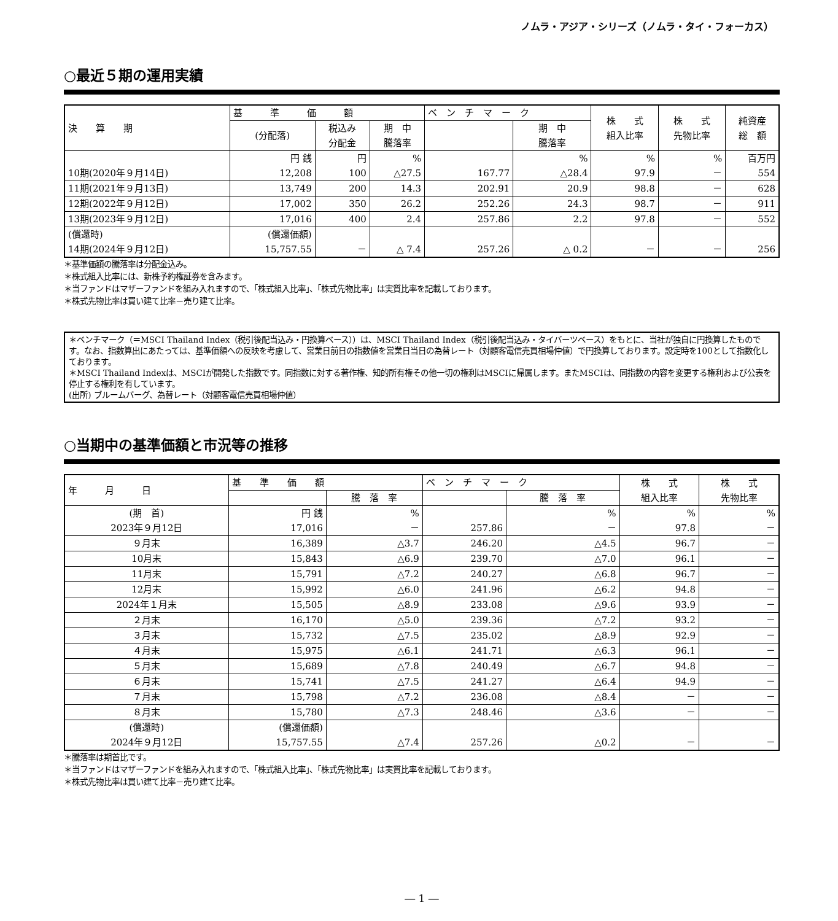ノムラ・アジア・シリーズ（ノムラ・タイ・フォーカス）
○最近５期の運用実績
| 決 算 期 | 基 準 価 額 | | | ベ ン チ マ ー ク | | 株 式 組入比率 | 株 式 先物比率 | 純資産 総 額 |
| --- | --- | --- | --- | --- | --- | --- | --- | --- |
| | (分配落) | 税込み 分配金 | 期 中 騰落率 | | 期 中 騰落率 | | | |
| 10期(2020年９月14日) | 円 銭 12,208 | 円 100 | % △27.5 | 167.77 | % △28.4 | % 97.9 | % － | 百万円 554 |
| 11期(2021年９月13日) | 13,749 | 200 | 14.3 | 202.91 | 20.9 | 98.8 | － | 628 |
| 12期(2022年９月12日) | 17,002 | 350 | 26.2 | 252.26 | 24.3 | 98.7 | － | 911 |
| 13期(2023年９月12日) | 17,016 | 400 | 2.4 | 257.86 | 2.2 | 97.8 | － | 552 |
| (償還時) 14期(2024年９月12日) | (償還価額) 15,757.55 | － | △ 7.4 | 257.26 | △ 0.2 | － | － | 256 |
＊基準価額の騰落率は分配金込み。
＊株式組入比率には、新株予約権証券を含みます。
＊当ファンドはマザーファンドを組み入れますので、「株式組入比率」、「株式先物比率」は実質比率を記載しております。
＊株式先物比率は買い建て比率－売り建て比率。
＊ベンチマーク（＝MSCI Thailand Index（税引後配当込み・円換算ベース））は、MSCI Thailand Index（税引後配当込み・タイバーツベース）をもとに、当社が独自に円換算したものです。なお、指数算出にあたっては、基準価額への反映を考慮して、営業日前日の指数値を営業日当日の為替レート（対顧客電信売買相場仲値）で円換算しております。設定時を100として指数化しております。
＊MSCI Thailand Indexは、MSCIが開発した指数です。同指数に対する著作権、知的所有権その他一切の権利はMSCIに帰属します。またMSCIは、同指数の内容を変更する権利および公表を停止する権利を有しています。
(出所) ブルームバーグ、為替レート（対顧客電信売買相場仲値）
○当期中の基準価額と市況等の推移
| 年 月 日 | 基 準 価 額 | | ベ ン チ マ ー ク | | 株 式 組入比率 | 株 式 先物比率 |
| --- | --- | --- | --- | --- | --- | --- |
| | | 騰 落 率 | | 騰 落 率 | | |
| (期 首) 2023年９月12日 | 円 銭 17,016 | % － | 257.86 | % － | % 97.8 | % － |
| ９月末 | 16,389 | △3.7 | 246.20 | △4.5 | 96.7 | － |
| 10月末 | 15,843 | △6.9 | 239.70 | △7.0 | 96.1 | － |
| 11月末 | 15,791 | △7.2 | 240.27 | △6.8 | 96.7 | － |
| 12月末 | 15,992 | △6.0 | 241.96 | △6.2 | 94.8 | － |
| 2024年１月末 | 15,505 | △8.9 | 233.08 | △9.6 | 93.9 | － |
| ２月末 | 16,170 | △5.0 | 239.36 | △7.2 | 93.2 | － |
| ３月末 | 15,732 | △7.5 | 235.02 | △8.9 | 92.9 | － |
| ４月末 | 15,975 | △6.1 | 241.71 | △6.3 | 96.1 | － |
| ５月末 | 15,689 | △7.8 | 240.49 | △6.7 | 94.8 | － |
| ６月末 | 15,741 | △7.5 | 241.27 | △6.4 | 94.9 | － |
| ７月末 | 15,798 | △7.2 | 236.08 | △8.4 | － | － |
| ８月末 | 15,780 | △7.3 | 248.46 | △3.6 | － | － |
| (償還時) 2024年９月12日 | (償還価額) 15,757.55 | △7.4 | 257.26 | △0.2 | － | － |
＊騰落率は期首比です。
＊当ファンドはマザーファンドを組み入れますので、「株式組入比率」、「株式先物比率」は実質比率を記載しております。
＊株式先物比率は買い建て比率－売り建て比率。
― 1 ―